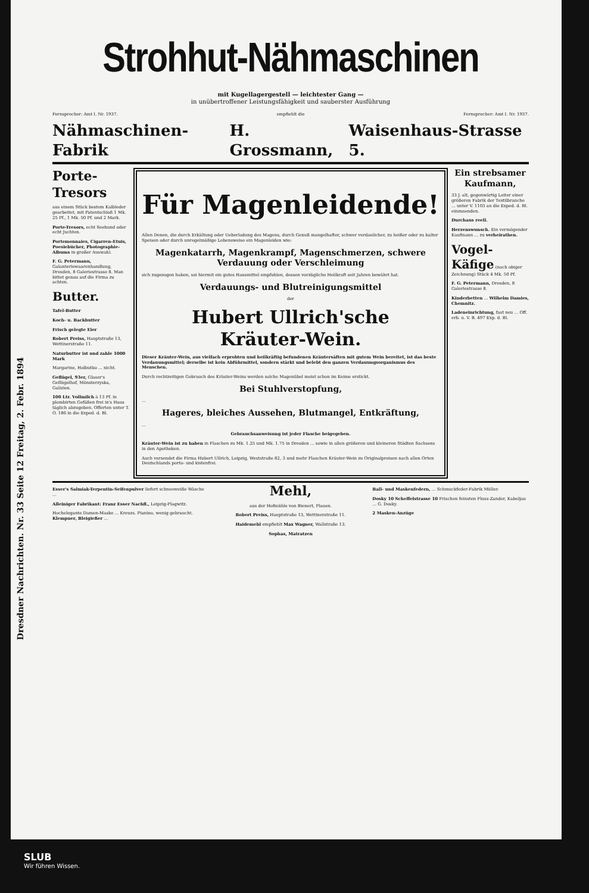Dresdner Nachrichten. Nr. 33 Seite 12 Freitag, 2. Febr. 1894
Strohhut-Nähmaschinen
mit Kugellagergestell — leichtester Gang —
in unübertroffener Leistungsfähigkeit und sauberster Ausführung
Fernsprecher: Amt I. Nr. 1937. empfiehlt die Fernsprecher: Amt I. Nr. 1937.
Nähmaschinen-Fabrik H. Grossmann, Waisenhaus-Strasse 5.
Porte-Tresors
aus einem Stück bestem Kalbleder gearbeitet, mit Patentschloß 1 Mk. 25 Pf., 1 Mk. 50 Pf. und 2 Mark.
Porte-Tresors, echt Seehund oder echt Juchten.
Portemonnaies, Cigarren-Etuis, Poesiebücher, Photographie-Albums in großer Auswahl.
F. G. Petermann, Galanteriewaarenhandlung, Dresden, 8 Galeriestrasse 8. Man bittet genau auf die Firma zu achten.
Butter.
Tafel-Butter
Koch- u. Backbutter
Frisch gelegte Eier
Robert Preiss, Hauptstraße 13, Wettinerstraße 11.
Naturbutter ist und zahle 1000 Mark
Margarine, Holbutko ... nicht.
Geflügel, 93er, Glaser's Geflügelhof, Mönsterzyska, Galizien.
100 Ltr. Vollmilch à 13 Pf. in plombirten Gefäßen frei in's Haus täglich abzugeben. Offerten unter T. O. 186 in die Exped. d. Bl.
Für Magenleidende!
Allen Denen, die durch Erkältung oder Ueberladung des Magens, durch Genuß mangelhafter, schwer verdaulicher, zu heißer oder zu kalter Speisen oder durch unregelmäßige Lebensweise ein Magenleiden wie:
Magenkatarrh, Magenkrampf, Magenschmerzen, schwere Verdauung oder Verschleimung
sich zugezogen haben, sei hiermit ein gutes Hausmittel empfohlen, dessen vorzügliche Heilkraft seit Jahren bewährt hat.
Verdauungs- und Blutreinigungsmittel
der
Hubert Ullrich'sche
Kräuter-Wein.
Dieser Kräuter-Wein, aus vielfach erprobten und heilkräftig befundenen Kräutersäften mit gutem Wein bereitet, ist das beste Verdauungsmittel; derselbe ist kein Abführmittel, sondern stärkt und belebt den ganzen Verdauungsorganismus des Menschen.
Durch rechtzeitigen Gebrauch des Kräuter-Weins werden solche Magenübel meist schon im Keime erstickt.
Bei Stuhlverstopfung,
...
Hageres, bleiches Aussehen, Blutmangel, Entkräftung,
...
Gebrauchsanweisung ist jeder Flasche beigegeben.
Kräuter-Wein ist zu haben in Flaschen zu Mk. 1.25 und Mk. 1.75 in Dresden ... sowie in allen größeren und kleineren Städten Sachsens in den Apotheken.
Auch versendet die Firma Hubert Ullrich, Leipzig, Weststraße 82, 3 und mehr Flaschen Kräuter-Wein zu Originalpreisen nach allen Orten Deutschlands porto- und kistenfrei.
Ein strebsamer Kaufmann,
33 J. alt, gegenwärtig Leiter einer größeren Fabrik der Textilbranche ... unter V. 1103 an die Exped. d. Bl. einzusenden.
Durchaus reell.
Herzenswunsch. Ein vermögender Kaufmann ... zu verheirathen.
Vogel-Käfige (nach obiger Zeichnung) Stück 4 Mk. 50 Pf.
F. G. Petermann, Dresden, 8 Galeriestrasse 8.
Kinderbetten ... Wilhelm Damies, Chemnitz.
Ladeneinrichtung, fast neu ... Off. erb. u. V. B. 497 Exp. d. Bl.
Esser's Salmiak-Terpentin-Seifenpulver liefert schneeweiße Wäsche ...
Alleiniger Fabrikant: Franz Esser Nachfl., Leipzig-Plagwitz.
Hochelegante Damen-Maske ... Kreuzs. Pianino, wenig gebraucht. Klempner, Bleigießer ...
Mehl,
aus der Hofmühle von Bienert, Plauen.
Robert Preiss, Hauptstraße 13, Wettinerstraße 11.
Haidemehl empfiehlt Max Wagner, Wallstraße 13.
Sophas, Matratzen
Ball- und Maskenfedern, ... Schmuckfeder-Fabrik Müller.
Dosky 10 Scheffelstrasse 10 Frischen feinsten Fluss-Zander, Kabeljau ... G. Dosky.
2 Masken-Anzüge
SLUB
Wir führen Wissen.